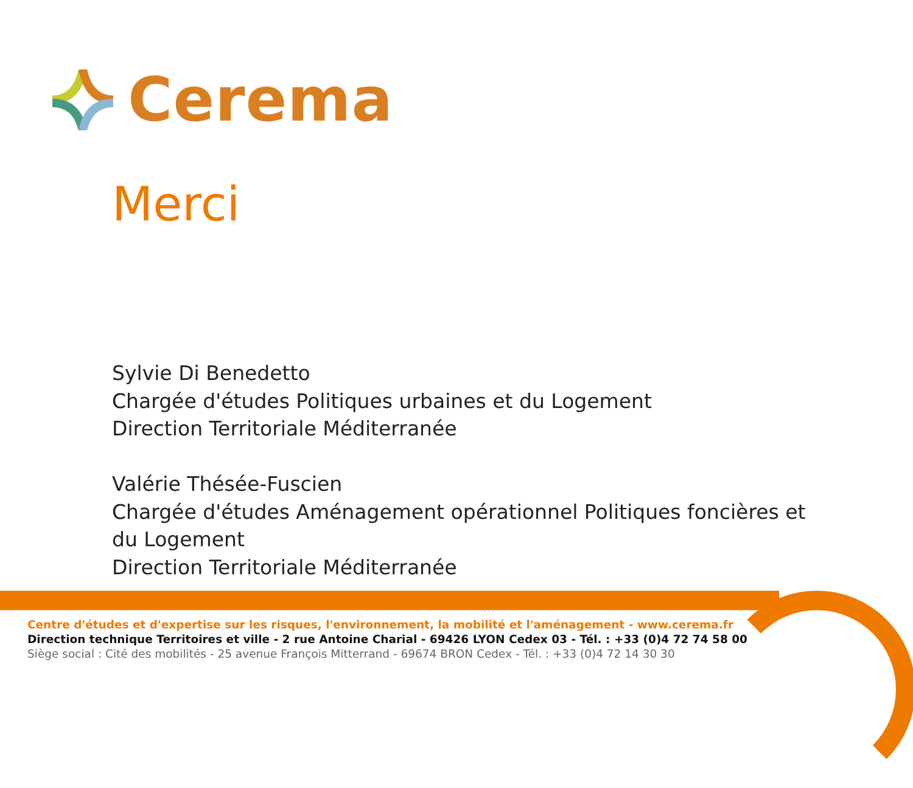Cerema
Merci
Sylvie Di Benedetto
Chargée d'études Politiques urbaines et du Logement
Direction Territoriale Méditerranée
Valérie Thésée-Fuscien
Chargée d'études Aménagement opérationnel Politiques foncières et
du Logement
Direction Territoriale Méditerranée
Centre d'études et d'expertise sur les risques, l'environnement, la mobilité et l'aménagement - www.cerema.fr
Direction technique Territoires et ville - 2 rue Antoine Charial - 69426 LYON Cedex 03 - Tél. : +33 (0)4 72 74 58 00
Siège social : Cité des mobilités - 25 avenue François Mitterrand - 69674 BRON Cedex - Tél. : +33 (0)4 72 14 30 30